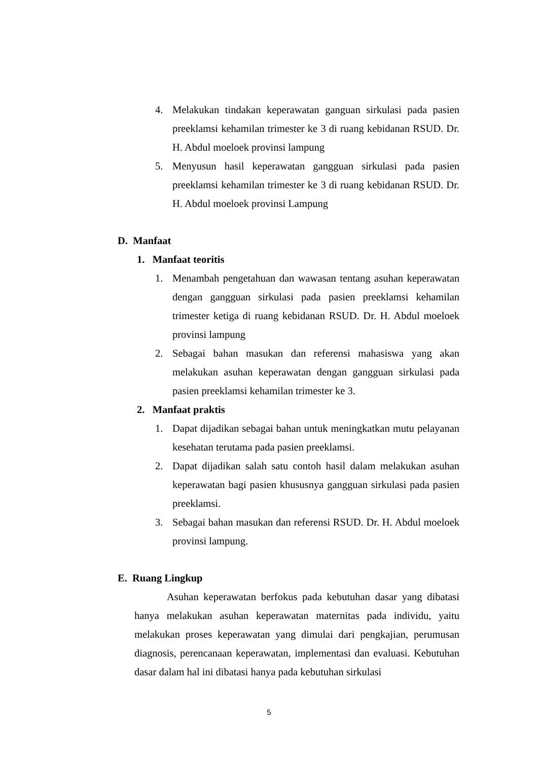4. Melakukan tindakan keperawatan ganguan sirkulasi pada pasien preeklamsi kehamilan trimester ke 3 di ruang kebidanan RSUD. Dr. H. Abdul moeloek provinsi lampung
5. Menyusun hasil keperawatan gangguan sirkulasi pada pasien preeklamsi kehamilan trimester ke 3 di ruang kebidanan RSUD. Dr. H. Abdul moeloek provinsi Lampung
D. Manfaat
1. Manfaat teoritis
1. Menambah pengetahuan dan wawasan tentang asuhan keperawatan dengan gangguan sirkulasi pada pasien preeklamsi kehamilan trimester ketiga di ruang kebidanan RSUD. Dr. H. Abdul moeloek provinsi lampung
2. Sebagai bahan masukan dan referensi mahasiswa yang akan melakukan asuhan keperawatan dengan gangguan sirkulasi pada pasien preeklamsi kehamilan trimester ke 3.
2. Manfaat praktis
1. Dapat dijadikan sebagai bahan untuk meningkatkan mutu pelayanan kesehatan terutama pada pasien preeklamsi.
2. Dapat dijadikan salah satu contoh hasil dalam melakukan asuhan keperawatan bagi pasien khususnya gangguan sirkulasi pada pasien preeklamsi.
3. Sebagai bahan masukan dan referensi RSUD. Dr. H. Abdul moeloek provinsi lampung.
E. Ruang Lingkup
Asuhan keperawatan berfokus pada kebutuhan dasar yang dibatasi hanya melakukan asuhan keperawatan maternitas pada individu, yaitu melakukan proses keperawatan yang dimulai dari pengkajian, perumusan diagnosis, perencanaan keperawatan, implementasi dan evaluasi. Kebutuhan dasar dalam hal ini dibatasi hanya pada kebutuhan sirkulasi
5